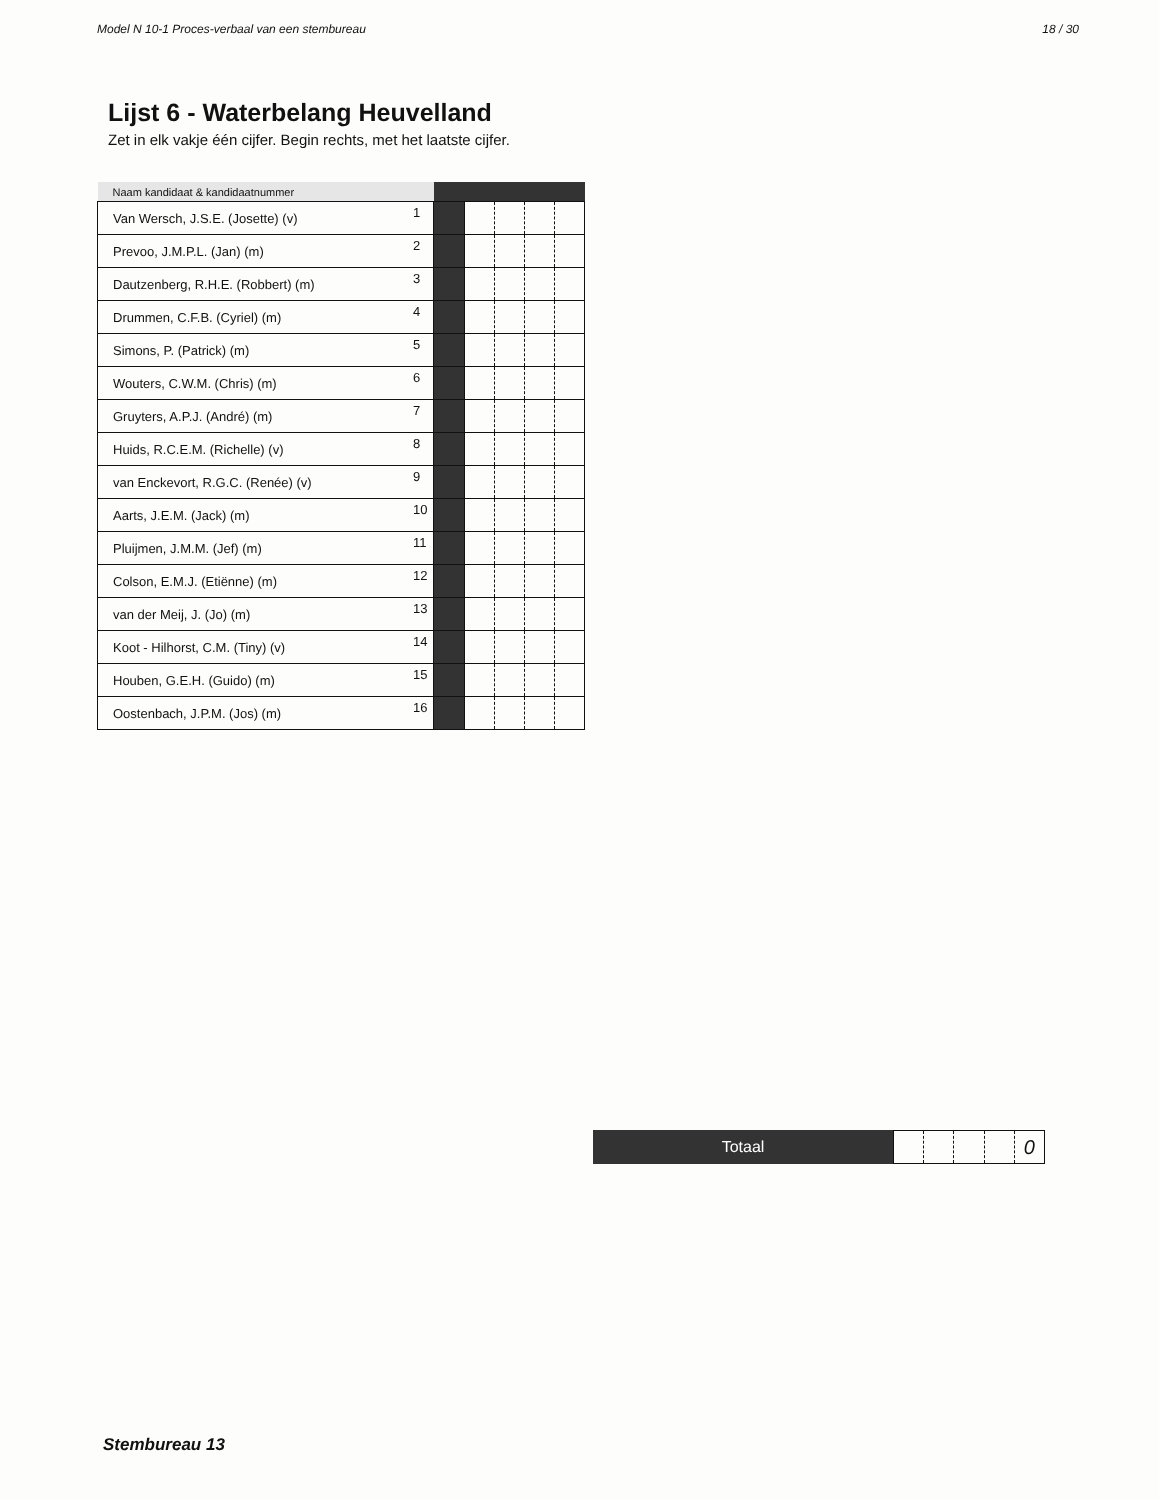Model N 10-1 Proces-verbaal van een stembureau 18 / 30
Lijst 6 - Waterbelang Heuvelland
Zet in elk vakje één cijfer. Begin rechts, met het laatste cijfer.
| Naam kandidaat & kandidaatnummer | | | | | | |
| --- | --- | --- | --- | --- | --- | --- |
| Van Wersch, J.S.E. (Josette) (v) | 1 | | | | | |
| Prevoo, J.M.P.L. (Jan) (m) | 2 | | | | | |
| Dautzenberg, R.H.E. (Robbert) (m) | 3 | | | | | |
| Drummen, C.F.B. (Cyriel) (m) | 4 | | | | | |
| Simons, P. (Patrick) (m) | 5 | | | | | |
| Wouters, C.W.M. (Chris) (m) | 6 | | | | | |
| Gruyters, A.P.J. (André) (m) | 7 | | | | | |
| Huids, R.C.E.M. (Richelle) (v) | 8 | | | | | |
| van Enckevort, R.G.C. (Renée) (v) | 9 | | | | | |
| Aarts, J.E.M. (Jack) (m) | 10 | | | | | |
| Pluijmen, J.M.M. (Jef) (m) | 11 | | | | | |
| Colson, E.M.J. (Etiënne) (m) | 12 | | | | | |
| van der Meij, J. (Jo) (m) | 13 | | | | | |
| Koot - Hilhorst, C.M. (Tiny) (v) | 14 | | | | | |
| Houben, G.E.H. (Guido) (m) | 15 | | | | | |
| Oostenbach, J.P.M. (Jos) (m) | 16 | | | | | |
Totaal
0
Stembureau 13